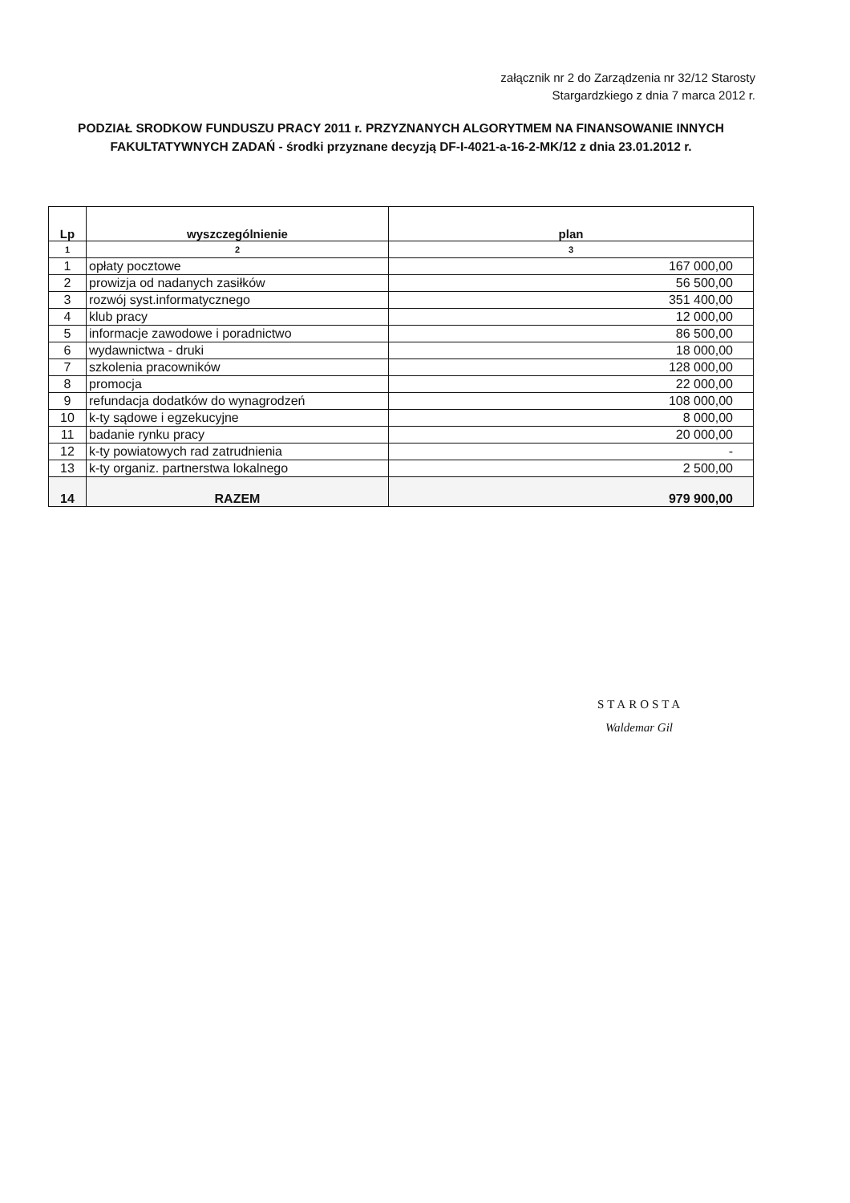załącznik nr 2 do Zarządzenia nr 32/12 Starosty
Stargardzkiego z dnia 7 marca 2012 r.
PODZIAŁ SRODKOW FUNDUSZU PRACY 2011 r. PRZYZNANYCH ALGORYTMEM NA FINANSOWANIE INNYCH FAKULTATYWNYCH ZADAŃ - środki przyznane decyzją DF-I-4021-a-16-2-MK/12 z dnia 23.01.2012 r.
| Lp | wyszczególnienie | plan |
| --- | --- | --- |
| 1 | 2 | 3 |
| 1 | opłaty pocztowe | 167 000,00 |
| 2 | prowizja od nadanych zasiłków | 56 500,00 |
| 3 | rozwój syst.informatycznego | 351 400,00 |
| 4 | klub pracy | 12 000,00 |
| 5 | informacje zawodowe i poradnictwo | 86 500,00 |
| 6 | wydawnictwa - druki | 18 000,00 |
| 7 | szkolenia pracowników | 128 000,00 |
| 8 | promocja | 22 000,00 |
| 9 | refundacja dodatków do wynagrodzeń | 108 000,00 |
| 10 | k-ty sądowe i egzekucyjne | 8 000,00 |
| 11 | badanie rynku pracy | 20 000,00 |
| 12 | k-ty powiatowych rad zatrudnienia | - |
| 13 | k-ty organiz. partnerstwa lokalnego | 2 500,00 |
| 14 | RAZEM | 979 900,00 |
STAROSTA
Waldemar Gil